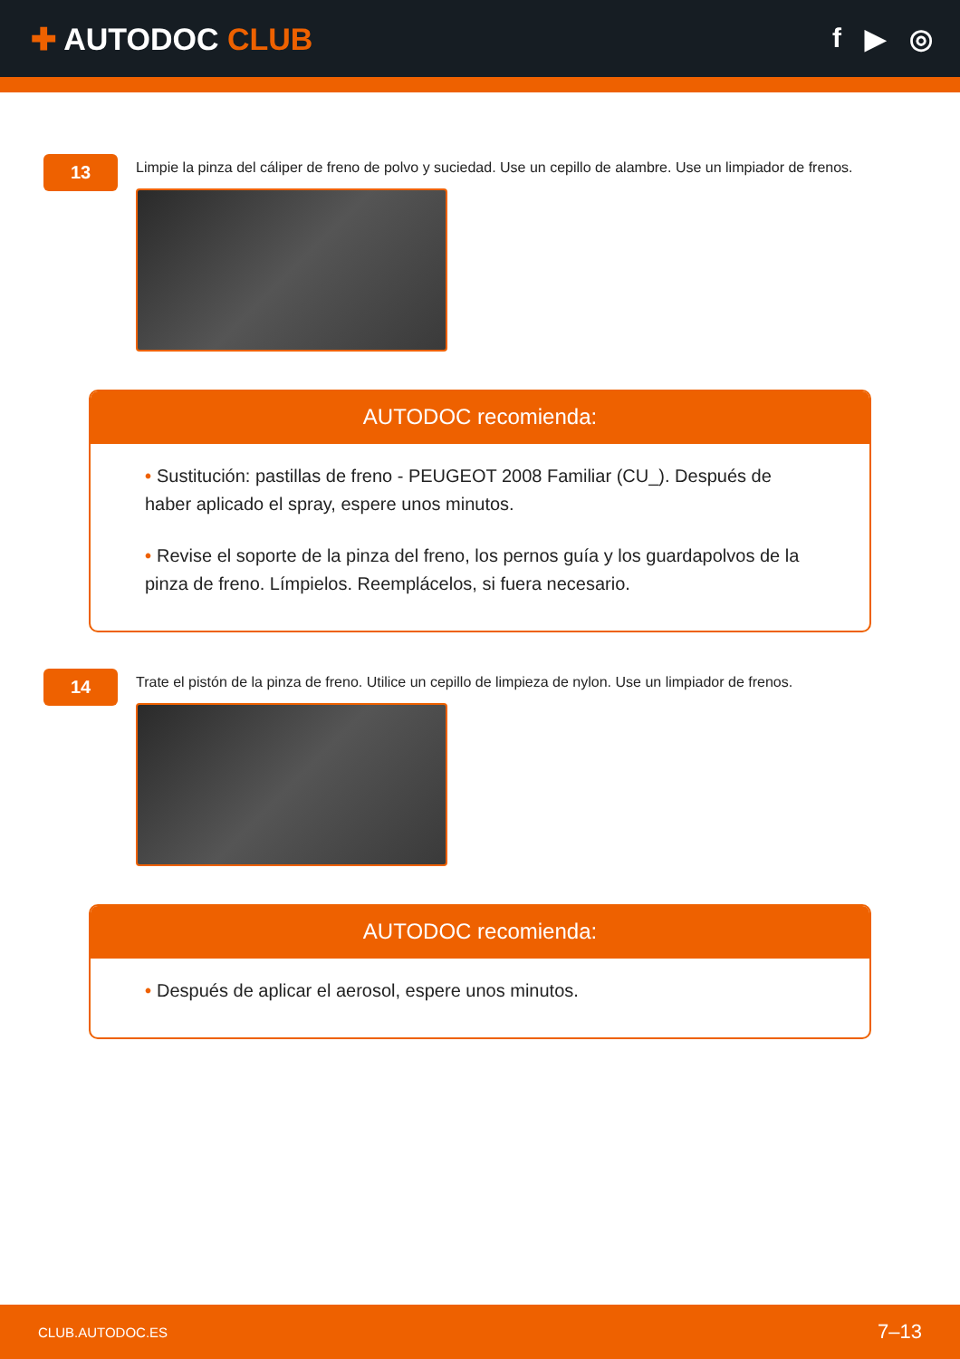✚ AUTODOC CLUB f ▶ ◎
13
Limpie la pinza del cáliper de freno de polvo y suciedad. Use un cepillo de alambre. Use un limpiador de frenos.
AUTODOC recomienda:
• Sustitución: pastillas de freno - PEUGEOT 2008 Familiar (CU_). Después de haber aplicado el spray, espere unos minutos.
• Revise el soporte de la pinza del freno, los pernos guía y los guardapolvos de la pinza de freno. Límpielos. Reemplácelos, si fuera necesario.
14
Trate el pistón de la pinza de freno. Utilice un cepillo de limpieza de nylon. Use un limpiador de frenos.
AUTODOC recomienda:
• Después de aplicar el aerosol, espere unos minutos.
CLUB.AUTODOC.ES 7–13